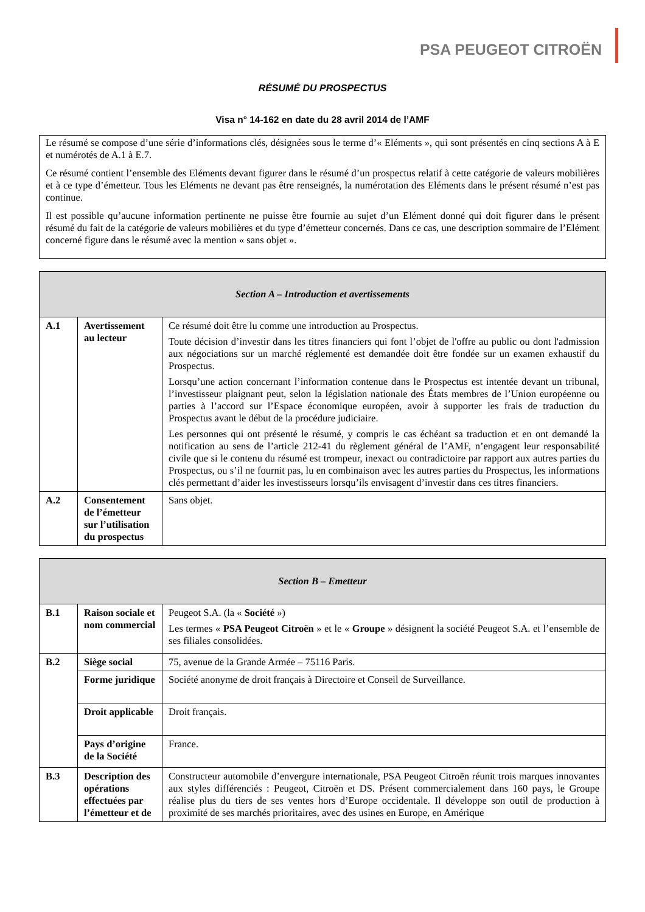PSA PEUGEOT CITROËN
RÉSUMÉ DU PROSPECTUS
Visa n° 14-162 en date du 28 avril 2014 de l’AMF
Le résumé se compose d’une série d’informations clés, désignées sous le terme d’« Eléments », qui sont présentés en cinq sections A à E et numérotés de A.1 à E.7.
Ce résumé contient l’ensemble des Eléments devant figurer dans le résumé d’un prospectus relatif à cette catégorie de valeurs mobilières et à ce type d’émetteur. Tous les Eléments ne devant pas être renseignés, la numérotation des Eléments dans le présent résumé n’est pas continue.
Il est possible qu’aucune information pertinente ne puisse être fournie au sujet d’un Elément donné qui doit figurer dans le présent résumé du fait de la catégorie de valeurs mobilières et du type d’émetteur concernés. Dans ce cas, une description sommaire de l’Elément concerné figure dans le résumé avec la mention « sans objet ».
| Section A – Introduction et avertissements | | |
| --- | --- | --- |
| A.1 | Avertissement au lecteur | Ce résumé doit être lu comme une introduction au Prospectus. Toute décision d’investir dans les titres financiers qui font l’objet de l'offre au public ou dont l'admission aux négociations sur un marché réglementé est demandée doit être fondée sur un examen exhaustif du Prospectus. Lorsqu’une action concernant l’information contenue dans le Prospectus est intentée devant un tribunal, l’investisseur plaignant peut, selon la législation nationale des États membres de l’Union européenne ou parties à l’accord sur l’Espace économique européen, avoir à supporter les frais de traduction du Prospectus avant le début de la procédure judiciaire. Les personnes qui ont présenté le résumé, y compris le cas échéant sa traduction et en ont demandé la notification au sens de l’article 212-41 du règlement général de l’AMF, n’engagent leur responsabilité civile que si le contenu du résumé est trompeur, inexact ou contradictoire par rapport aux autres parties du Prospectus, ou s’il ne fournit pas, lu en combinaison avec les autres parties du Prospectus, les informations clés permettant d’aider les investisseurs lorsqu’ils envisagent d’investir dans ces titres financiers. |
| A.2 | Consentement de l’émetteur sur l’utilisation du prospectus | Sans objet. |
| Section B – Emetteur | | |
| --- | --- | --- |
| B.1 | Raison sociale et nom commercial | Peugeot S.A. (la « Société ») Les termes « PSA Peugeot Citroën » et le « Groupe » désignent la société Peugeot S.A. et l’ensemble de ses filiales consolidées. |
| B.2 | Siège social | 75, avenue de la Grande Armée – 75116 Paris. |
| | Forme juridique | Société anonyme de droit français à Directoire et Conseil de Surveillance. |
| | Droit applicable | Droit français. |
| | Pays d’origine de la Société | France. |
| B.3 | Description des opérations effectuées par l’émetteur et de | Constructeur automobile d’envergure internationale, PSA Peugeot Citroën réunit trois marques innovantes aux styles différenciés : Peugeot, Citroën et DS. Présent commercialement dans 160 pays, le Groupe réalise plus du tiers de ses ventes hors d’Europe occidentale. Il développe son outil de production à proximité de ses marchés prioritaires, avec des usines en Europe, en Amérique |